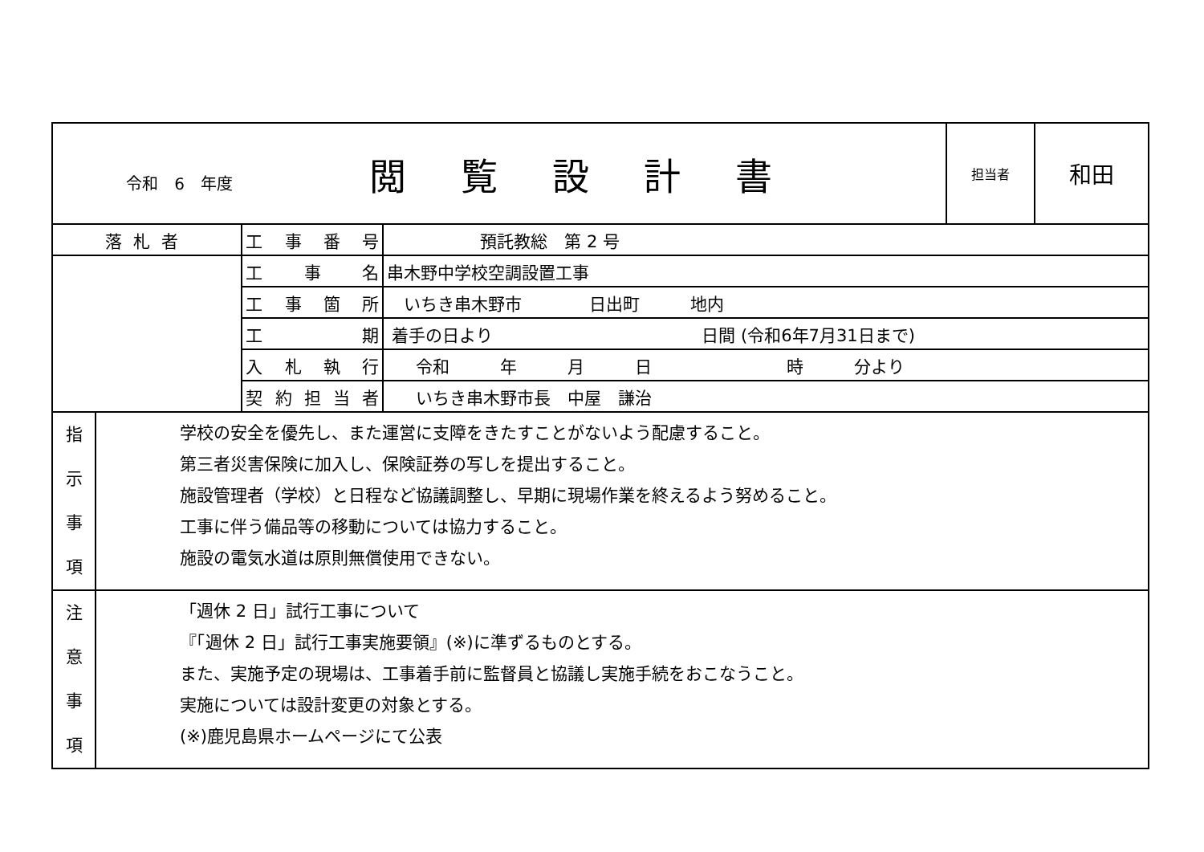| 令和 6 年度 閲覧設計書 | | | | 担当者 | 和田 |
| 落札者 | | 工 事 番 号 | 預託教総 第 2 号 | | |
| | | 工 事 名 | 串木野中学校空調設置工事 | | |
| | | 工 事 箇 所 | いちき串木野市 日出町 地内 | | |
| | | 工 期 | 着手の日より 日間 (令和6年7月31日まで) | | |
| | | 入 札 執 行 | 令和 年 月 日 時 分より | | |
| | | 契約担当者 | いちき串木野市長 中屋 謙治 | | |
| 指 示 事 項 | 学校の安全を優先し、また運営に支障をきたすことがないよう配慮すること。 第三者災害保険に加入し、保険証券の写しを提出すること。 施設管理者（学校）と日程など協議調整し、早期に現場作業を終えるよう努めること。 工事に伴う備品等の移動については協力すること。 施設の電気水道は原則無償使用できない。 | | | | |
| 注 意 事 項 | 「週休 2 日」試行工事について 『「週休 2 日」試行工事実施要領』(※)に準ずるものとする。 また、実施予定の現場は、工事着手前に監督員と協議し実施手続をおこなうこと。 実施については設計変更の対象とする。 (※)鹿児島県ホームページにて公表 | | | | |